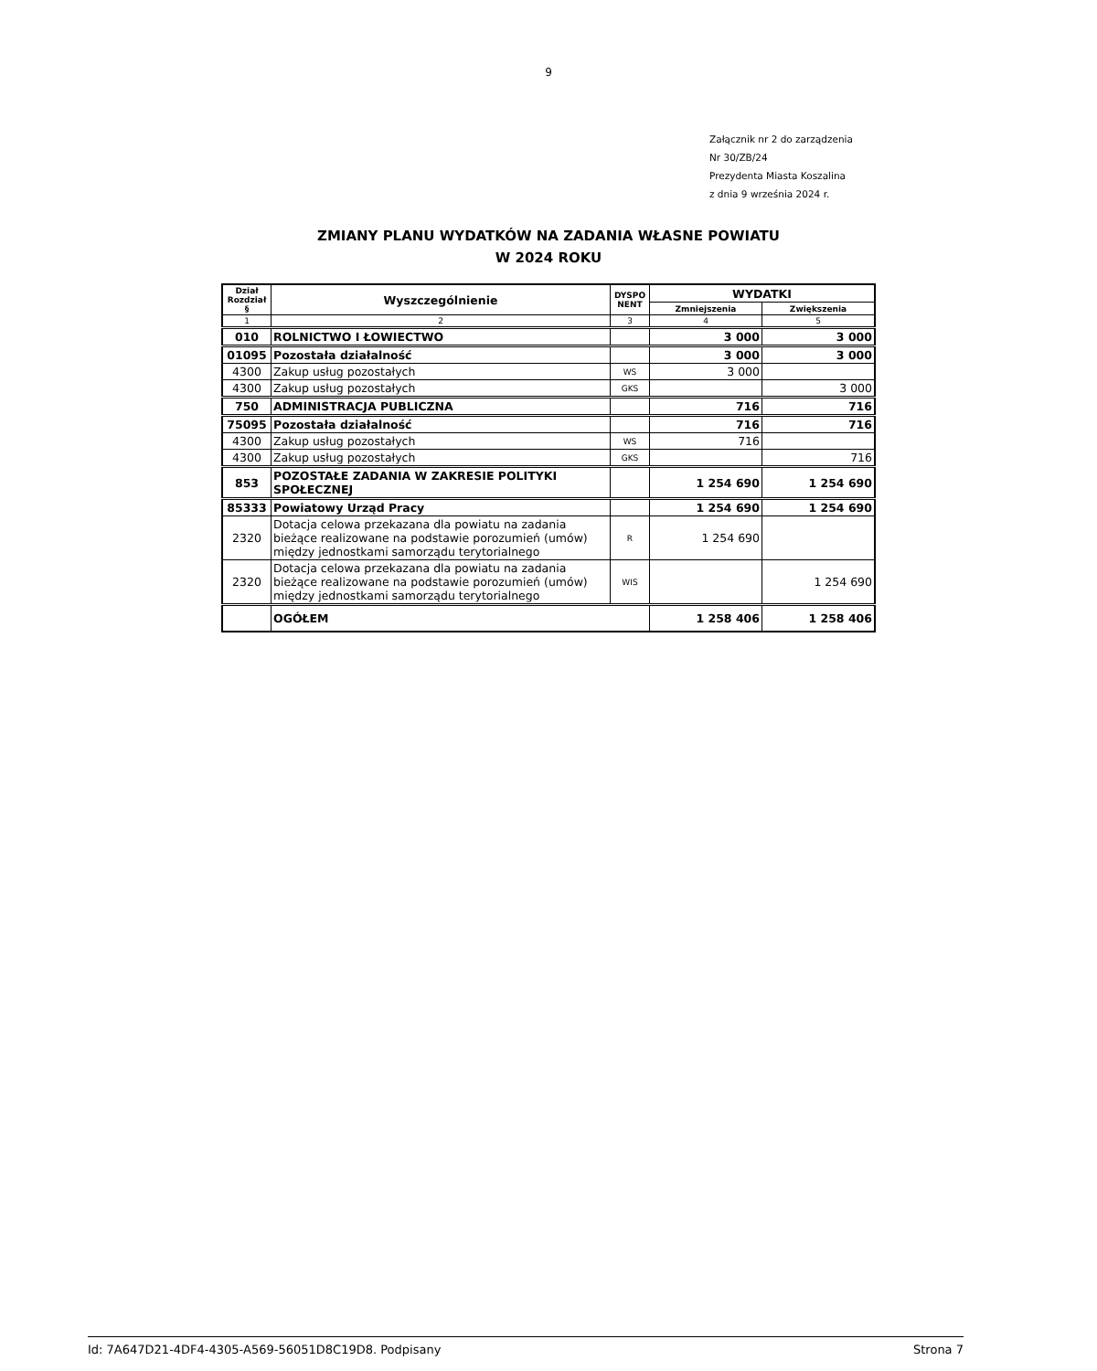9
Załącznik nr 2 do zarządzenia
Nr 30/ZB/24
Prezydenta Miasta Koszalina
z dnia 9 września 2024 r.
ZMIANY PLANU WYDATKÓW NA ZADANIA WŁASNE POWIATU
W 2024 ROKU
| Dział Rozdział § | Wyszczególnienie | DYSPO NENT | WYDATKI | |
| --- | --- | --- | --- | --- |
| | | | Zmniejszenia | Zwiększenia |
| 1 | 2 | 3 | 4 | 5 |
| 010 | ROLNICTWO I ŁOWIECTWO | | 3 000 | 3 000 |
| 01095 | Pozostała działalność | | 3 000 | 3 000 |
| 4300 | Zakup usług pozostałych | WS | 3 000 | |
| 4300 | Zakup usług pozostałych | GKS | | 3 000 |
| 750 | ADMINISTRACJA PUBLICZNA | | 716 | 716 |
| 75095 | Pozostała działalność | | 716 | 716 |
| 4300 | Zakup usług pozostałych | WS | 716 | |
| 4300 | Zakup usług pozostałych | GKS | | 716 |
| 853 | POZOSTAŁE ZADANIA W ZAKRESIE POLITYKI SPOŁECZNEJ | | 1 254 690 | 1 254 690 |
| 85333 | Powiatowy Urząd Pracy | | 1 254 690 | 1 254 690 |
| 2320 | Dotacja celowa przekazana dla powiatu na zadania bieżące realizowane na podstawie porozumień (umów) między jednostkami samorządu terytorialnego | R | 1 254 690 | |
| 2320 | Dotacja celowa przekazana dla powiatu na zadania bieżące realizowane na podstawie porozumień (umów) między jednostkami samorządu terytorialnego | WIS | | 1 254 690 |
| | OGÓŁEM | | 1 258 406 | 1 258 406 |
Id: 7A647D21-4DF4-4305-A569-56051D8C19D8. Podpisany Strona 7